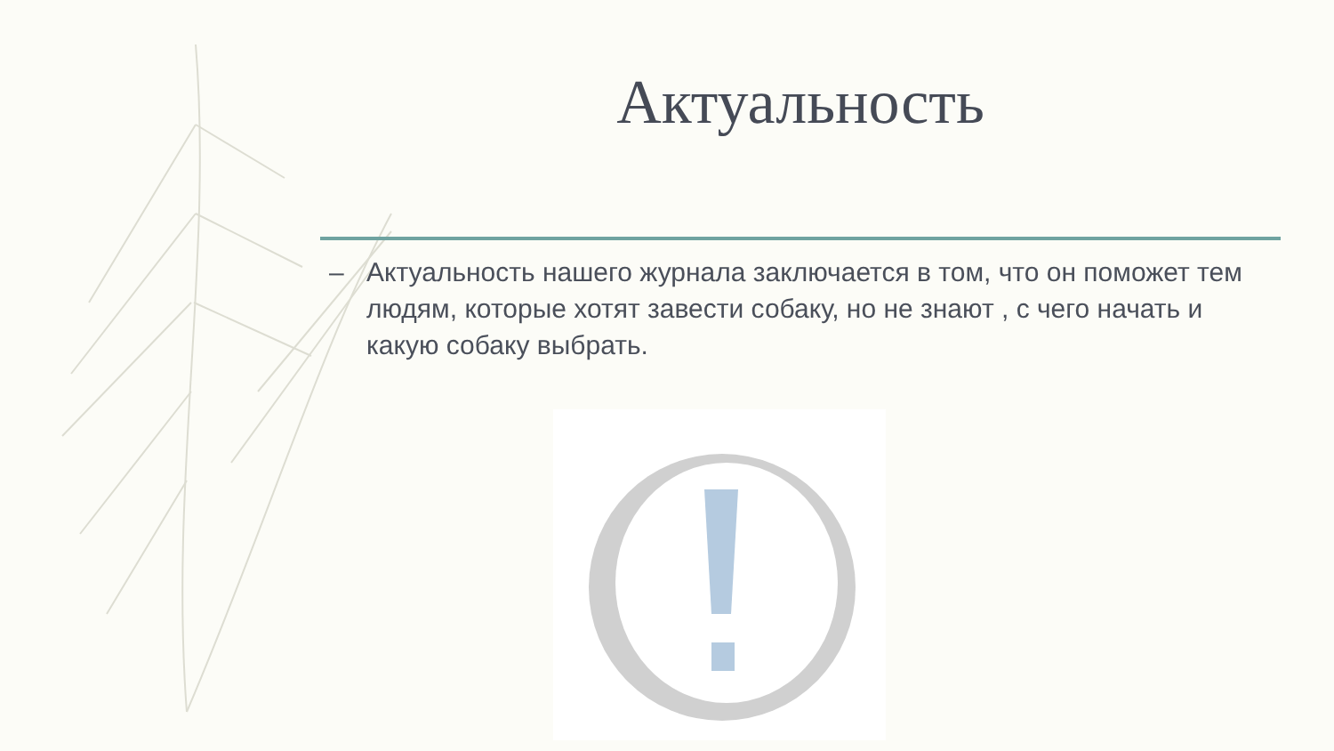Актуальность
– Актуальность нашего журнала заключается в том, что он поможет тем людям, которые хотят завести собаку, но не знают , с чего начать и какую собаку выбрать.